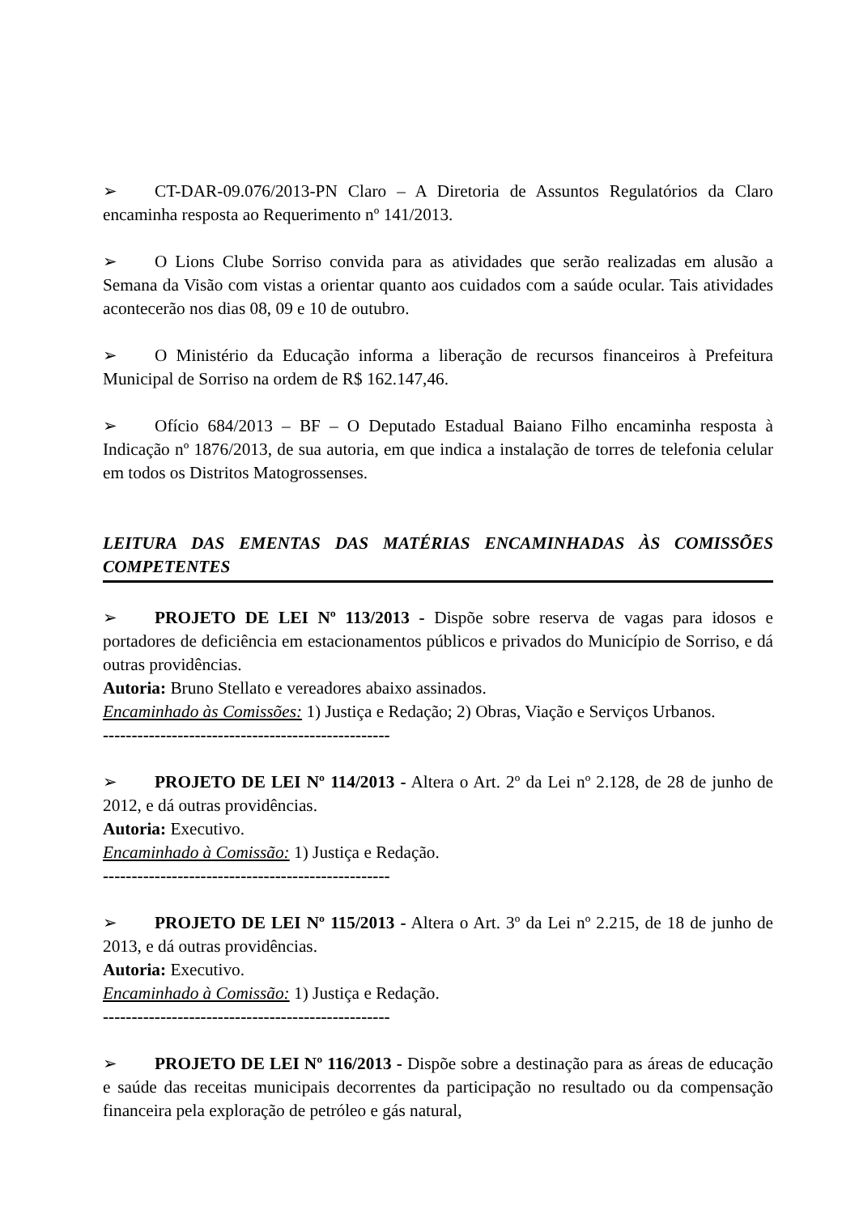➢ CT-DAR-09.076/2013-PN Claro – A Diretoria de Assuntos Regulatórios da Claro encaminha resposta ao Requerimento nº 141/2013.
➢ O Lions Clube Sorriso convida para as atividades que serão realizadas em alusão a Semana da Visão com vistas a orientar quanto aos cuidados com a saúde ocular. Tais atividades acontecerão nos dias 08, 09 e 10 de outubro.
➢ O Ministério da Educação informa a liberação de recursos financeiros à Prefeitura Municipal de Sorriso na ordem de R$ 162.147,46.
➢ Ofício 684/2013 – BF – O Deputado Estadual Baiano Filho encaminha resposta à Indicação nº 1876/2013, de sua autoria, em que indica a instalação de torres de telefonia celular em todos os Distritos Matogrossenses.
LEITURA DAS EMENTAS DAS MATÉRIAS ENCAMINHADAS ÀS COMISSÕES COMPETENTES
➢ PROJETO DE LEI Nº 113/2013 - Dispõe sobre reserva de vagas para idosos e portadores de deficiência em estacionamentos públicos e privados do Município de Sorriso, e dá outras providências.
Autoria: Bruno Stellato e vereadores abaixo assinados.
Encaminhado às Comissões: 1) Justiça e Redação; 2) Obras, Viação e Serviços Urbanos.
--------------------------------------------------
➢ PROJETO DE LEI Nº 114/2013 - Altera o Art. 2º da Lei nº 2.128, de 28 de junho de 2012, e dá outras providências.
Autoria: Executivo.
Encaminhado à Comissão: 1) Justiça e Redação.
--------------------------------------------------
➢ PROJETO DE LEI Nº 115/2013 - Altera o Art. 3º da Lei nº 2.215, de 18 de junho de 2013, e dá outras providências.
Autoria: Executivo.
Encaminhado à Comissão: 1) Justiça e Redação.
--------------------------------------------------
➢ PROJETO DE LEI Nº 116/2013 - Dispõe sobre a destinação para as áreas de educação e saúde das receitas municipais decorrentes da participação no resultado ou da compensação financeira pela exploração de petróleo e gás natural,